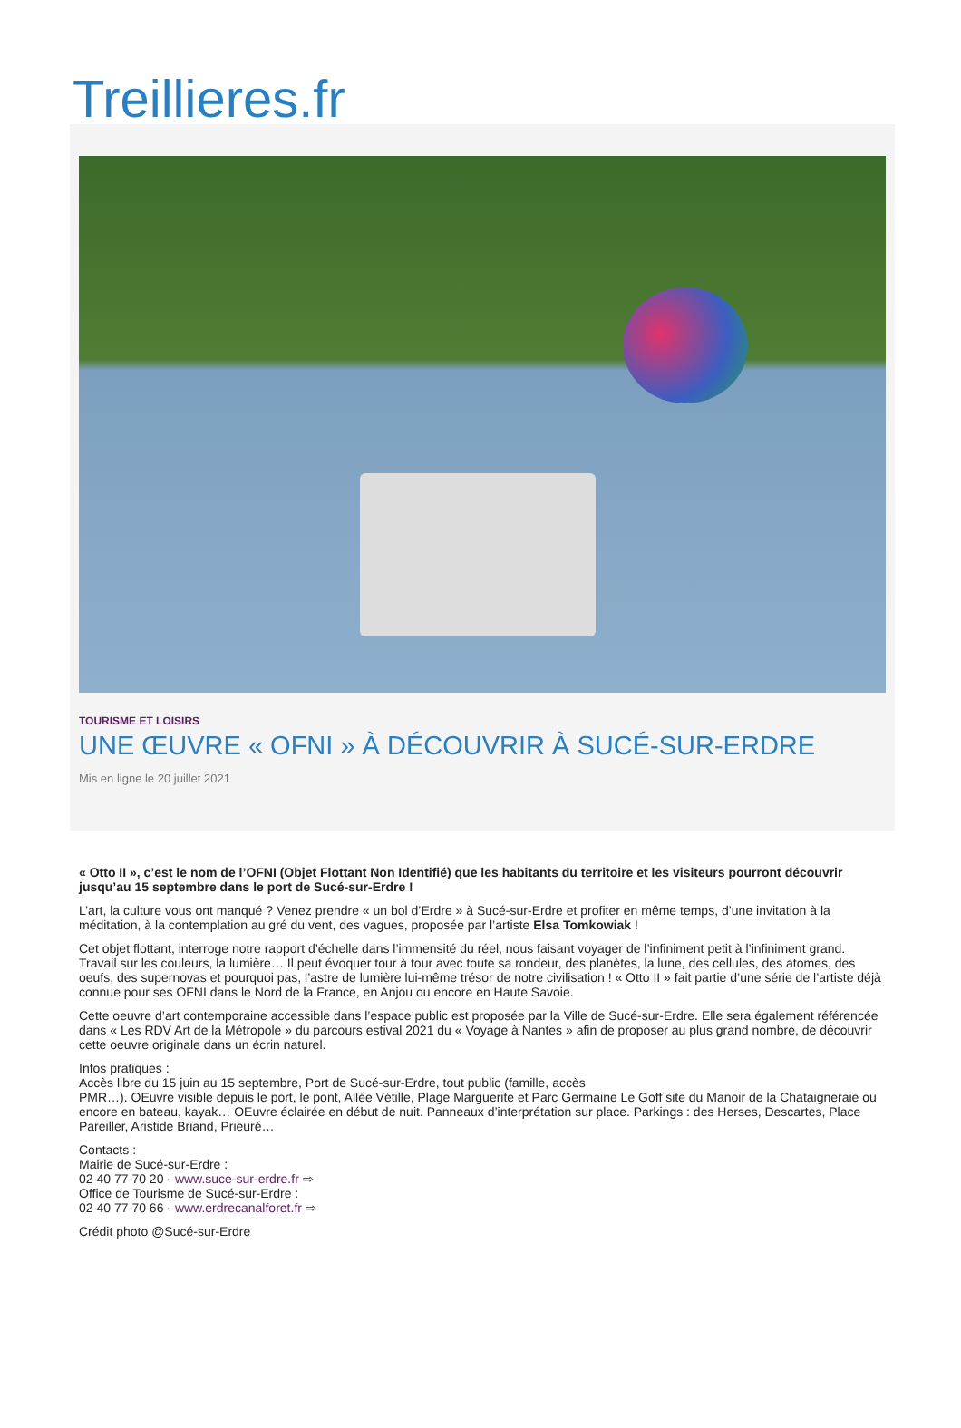Treillieres.fr
TOURISME ET LOISIRS
UNE ŒUVRE « OFNI » À DÉCOUVRIR À SUCÉ-SUR-ERDRE
Mis en ligne le 20 juillet 2021
« Otto II », c’est le nom de l’OFNI (Objet Flottant Non Identifié) que les habitants du territoire et les visiteurs pourront découvrir jusqu’au 15 septembre dans le port de Sucé-sur-Erdre !
L’art, la culture vous ont manqué ? Venez prendre « un bol d’Erdre » à Sucé-sur-Erdre et profiter en même temps, d’une invitation à la méditation, à la contemplation au gré du vent, des vagues, proposée par l’artiste Elsa Tomkowiak !
Cet objet flottant, interroge notre rapport d’échelle dans l’immensité du réel, nous faisant voyager de l’infiniment petit à l’infiniment grand. Travail sur les couleurs, la lumière… Il peut évoquer tour à tour avec toute sa rondeur, des planètes, la lune, des cellules, des atomes, des oeufs, des supernovas et pourquoi pas, l’astre de lumière lui-même trésor de notre civilisation ! « Otto II » fait partie d’une série de l’artiste déjà connue pour ses OFNI dans le Nord de la France, en Anjou ou encore en Haute Savoie.
Cette oeuvre d’art contemporaine accessible dans l’espace public est proposée par la Ville de Sucé-sur-Erdre. Elle sera également référencée dans « Les RDV Art de la Métropole » du parcours estival 2021 du « Voyage à Nantes » afin de proposer au plus grand nombre, de découvrir cette oeuvre originale dans un écrin naturel.
Infos pratiques :
Accès libre du 15 juin au 15 septembre, Port de Sucé-sur-Erdre, tout public (famille, accès
PMR…). OEuvre visible depuis le port, le pont, Allée Vétille, Plage Marguerite et Parc Germaine Le Goff site du Manoir de la Chataigneraie ou encore en bateau, kayak… OEuvre éclairée en début de nuit. Panneaux d’interprétation sur place. Parkings : des Herses, Descartes, Place Pareiller, Aristide Briand, Prieuré…
Contacts :
Mairie de Sucé-sur-Erdre :
02 40 77 70 20 - www.suce-sur-erdre.fr ⇨
Office de Tourisme de Sucé-sur-Erdre :
02 40 77 70 66 - www.erdrecanalforet.fr ⇨
Crédit photo @Sucé-sur-Erdre